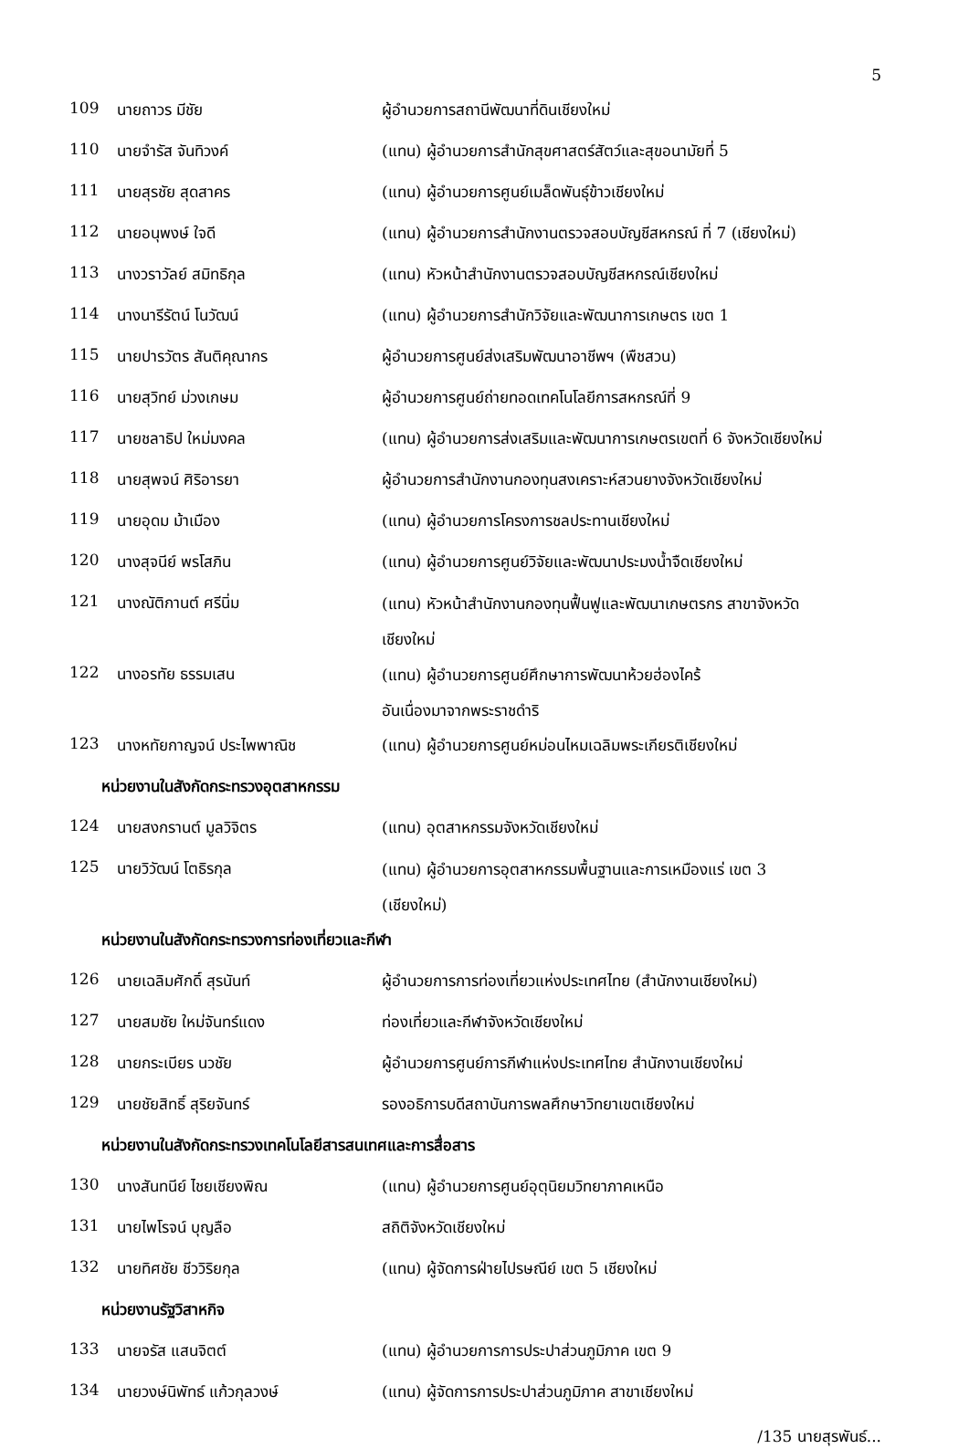5
| 109 | นายถาวร มีชัย | ผู้อำนวยการสถานีพัฒนาที่ดินเชียงใหม่ |
| 110 | นายจำรัส จันทิวงค์ | (แทน) ผู้อำนวยการสำนักสุขศาสตร์สัตว์และสุขอนามัยที่ 5 |
| 111 | นายสุรชัย สุดสาคร | (แทน) ผู้อำนวยการศูนย์เมล็ดพันธุ์ข้าวเชียงใหม่ |
| 112 | นายอนุพงษ์ ใจดี | (แทน) ผู้อำนวยการสำนักงานตรวจสอบบัญชีสหกรณ์ ที่ 7 (เชียงใหม่) |
| 113 | นางวราวัลย์ สมิทธิกุล | (แทน) หัวหน้าสำนักงานตรวจสอบบัญชีสหกรณ์เชียงใหม่ |
| 114 | นางนารีรัตน์ โนวัฒน์ | (แทน) ผู้อำนวยการสำนักวิจัยและพัฒนาการเกษตร เขต 1 |
| 115 | นายปารวัตร สันติคุณากร | ผู้อำนวยการศูนย์ส่งเสริมพัฒนาอาชีพฯ (พืชสวน) |
| 116 | นายสุวิทย์ ม่วงเกษม | ผู้อำนวยการศูนย์ถ่ายทอดเทคโนโลยีการสหกรณ์ที่ 9 |
| 117 | นายชลาธิป ใหม่มงคล | (แทน) ผู้อำนวยการส่งเสริมและพัฒนาการเกษตรเขตที่ 6 จังหวัดเชียงใหม่ |
| 118 | นายสุพจน์ ศิริอารยา | ผู้อำนวยการสำนักงานกองทุนสงเคราะห์สวนยางจังหวัดเชียงใหม่ |
| 119 | นายอุดม ม้าเมือง | (แทน) ผู้อำนวยการโครงการชลประทานเชียงใหม่ |
| 120 | นางสุจนีย์ พรโสภิน | (แทน) ผู้อำนวยการศูนย์วิจัยและพัฒนาประมงน้ำจืดเชียงใหม่ |
| 121 | นางณัติกานต์ ศรีนิ่ม | (แทน) หัวหน้าสำนักงานกองทุนฟื้นฟูและพัฒนาเกษตรกร สาขาจังหวัด เชียงใหม่ |
| 122 | นางอรทัย ธรรมเสน | (แทน) ผู้อำนวยการศูนย์ศึกษาการพัฒนาห้วยฮ่องไคร้ อันเนื่องมาจากพระราชดำริ |
| 123 | นางหทัยกาญจน์ ประไพพาณิช | (แทน) ผู้อำนวยการศูนย์หม่อนไหมเฉลิมพระเกียรติเชียงใหม่ |
| หน่วยงานในสังกัดกระทรวงอุตสาหกรรม | | |
| 124 | นายสงกรานต์ มูลวิจิตร | (แทน) อุตสาหกรรมจังหวัดเชียงใหม่ |
| 125 | นายวิวัฒน์ โตธิรกุล | (แทน) ผู้อำนวยการอุตสาหกรรมพื้นฐานและการเหมืองแร่ เขต 3 (เชียงใหม่) |
| หน่วยงานในสังกัดกระทรวงการท่องเที่ยวและกีฬา | | |
| 126 | นายเฉลิมศักดิ์ สุรนันท์ | ผู้อำนวยการการท่องเที่ยวแห่งประเทศไทย (สำนักงานเชียงใหม่) |
| 127 | นายสมชัย ใหม่จันทร์แดง | ท่องเที่ยวและกีฬาจังหวัดเชียงใหม่ |
| 128 | นายกระเบียร นวชัย | ผู้อำนวยการศูนย์การกีฬาแห่งประเทศไทย สำนักงานเชียงใหม่ |
| 129 | นายชัยสิทธิ์ สุริยจันทร์ | รองอธิการบดีสถาบันการพลศึกษาวิทยาเขตเชียงใหม่ |
| หน่วยงานในสังกัดกระทรวงเทคโนโลยีสารสนเทศและการสื่อสาร | | |
| 130 | นางสันทนีย์ ไชยเชียงพิณ | (แทน) ผู้อำนวยการศูนย์อุตุนิยมวิทยาภาคเหนือ |
| 131 | นายไพโรจน์ บุญลือ | สถิติจังหวัดเชียงใหม่ |
| 132 | นายทิศชัย ชีววิริยกุล | (แทน) ผู้จัดการฝ่ายไปรษณีย์ เขต 5 เชียงใหม่ |
| หน่วยงานรัฐวิสาหกิจ | | |
| 133 | นายจรัส แสนจิตต์ | (แทน) ผู้อำนวยการการประปาส่วนภูมิภาค เขต 9 |
| 134 | นายวงษ์นิพัทธ์ แก้วกุลวงษ์ | (แทน) ผู้จัดการการประปาส่วนภูมิภาค สาขาเชียงใหม่ |
/135 นายสุรพันธ์...